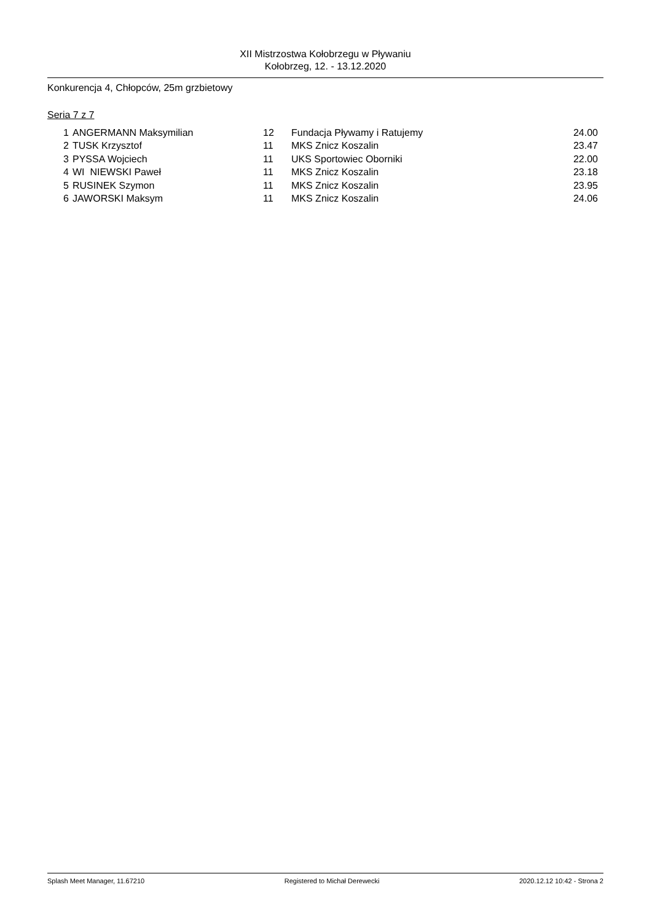XII Mistrzostwa Kołobrzegu w Pływaniu
Kołobrzeg, 12. - 13.12.2020
Konkurencja 4, Chłopców, 25m grzbietowy
Seria 7 z 7
| 1 | ANGERMANN Maksymilian | 12 | Fundacja Pływamy i Ratujemy | 24.00 |
| 2 | TUSK Krzysztof | 11 | MKS Znicz Koszalin | 23.47 |
| 3 | PYSSA Wojciech | 11 | UKS Sportowiec Oborniki | 22.00 |
| 4 | WI NIEWSKI Paweł | 11 | MKS Znicz Koszalin | 23.18 |
| 5 | RUSINEK Szymon | 11 | MKS Znicz Koszalin | 23.95 |
| 6 | JAWORSKI Maksym | 11 | MKS Znicz Koszalin | 24.06 |
Splash Meet Manager, 11.67210 Registered to Michał Derewecki 2020.12.12 10:42 - Strona 2